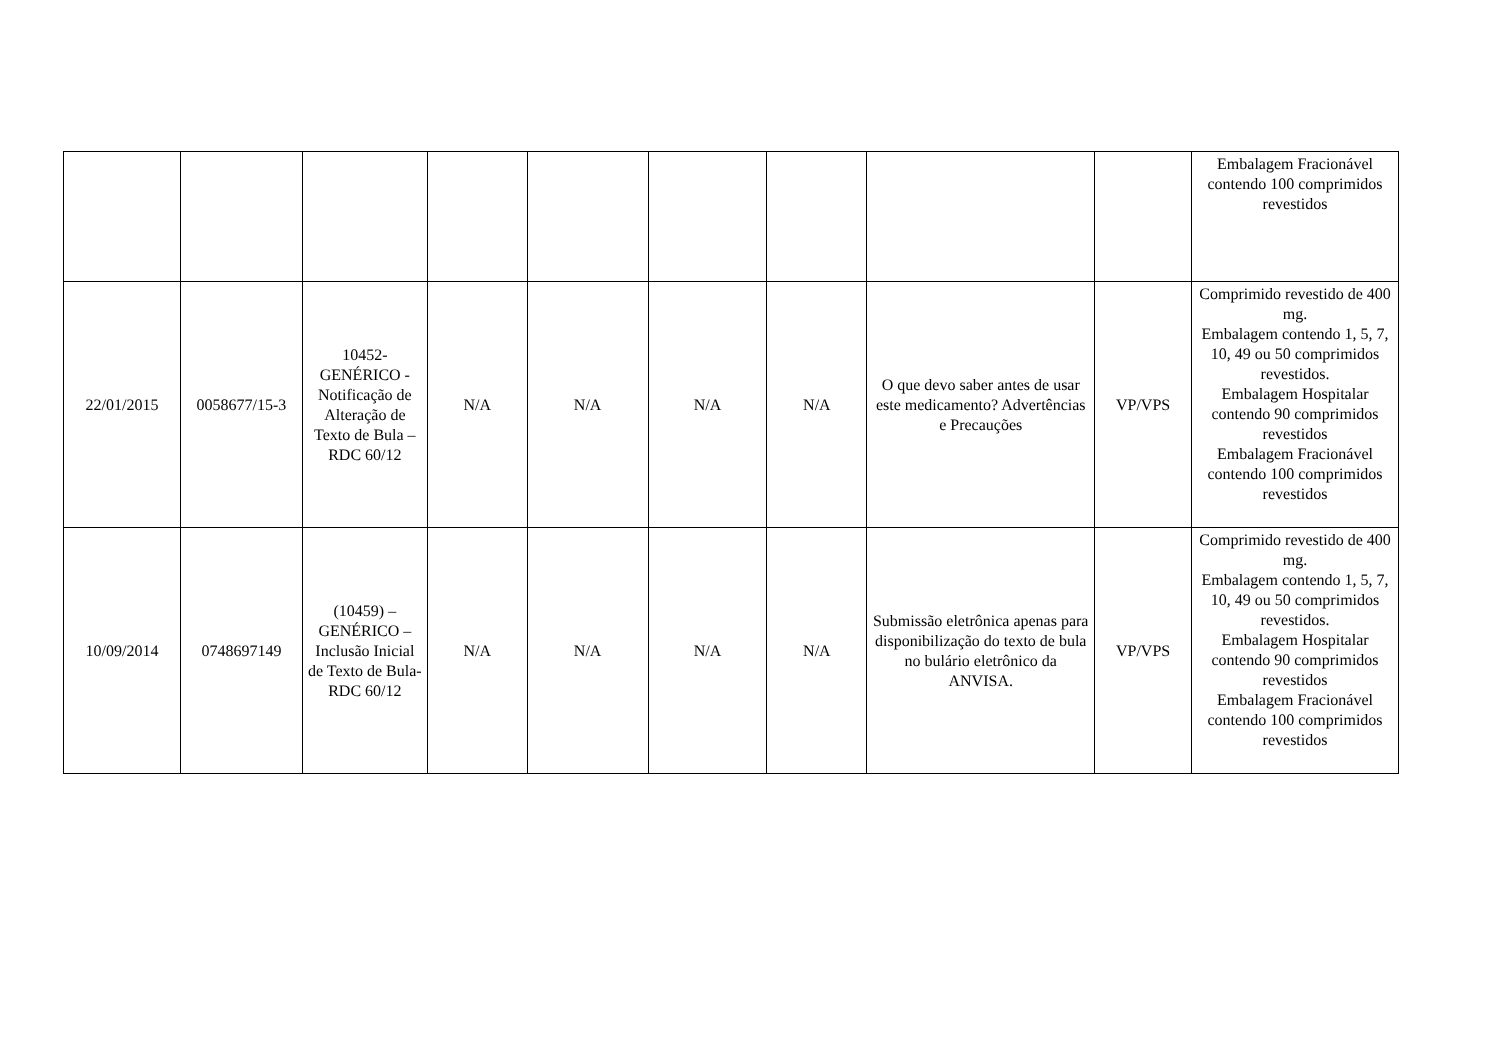| | | | | | | | | | Embalagem Fracionável contendo 100 comprimidos revestidos |
| 22/01/2015 | 0058677/15-3 | 10452- GENÉRICO - Notificação de Alteração de Texto de Bula – RDC 60/12 | N/A | N/A | N/A | N/A | O que devo saber antes de usar este medicamento? Advertências e Precauções | VP/VPS | Comprimido revestido de 400 mg. Embalagem contendo 1, 5, 7, 10, 49 ou 50 comprimidos revestidos. Embalagem Hospitalar contendo 90 comprimidos revestidos Embalagem Fracionável contendo 100 comprimidos revestidos |
| 10/09/2014 | 0748697149 | (10459) – GENÉRICO – Inclusão Inicial de Texto de Bula- RDC 60/12 | N/A | N/A | N/A | N/A | Submissão eletrônica apenas para disponibilização do texto de bula no bulário eletrônico da ANVISA. | VP/VPS | Comprimido revestido de 400 mg. Embalagem contendo 1, 5, 7, 10, 49 ou 50 comprimidos revestidos. Embalagem Hospitalar contendo 90 comprimidos revestidos Embalagem Fracionável contendo 100 comprimidos revestidos |